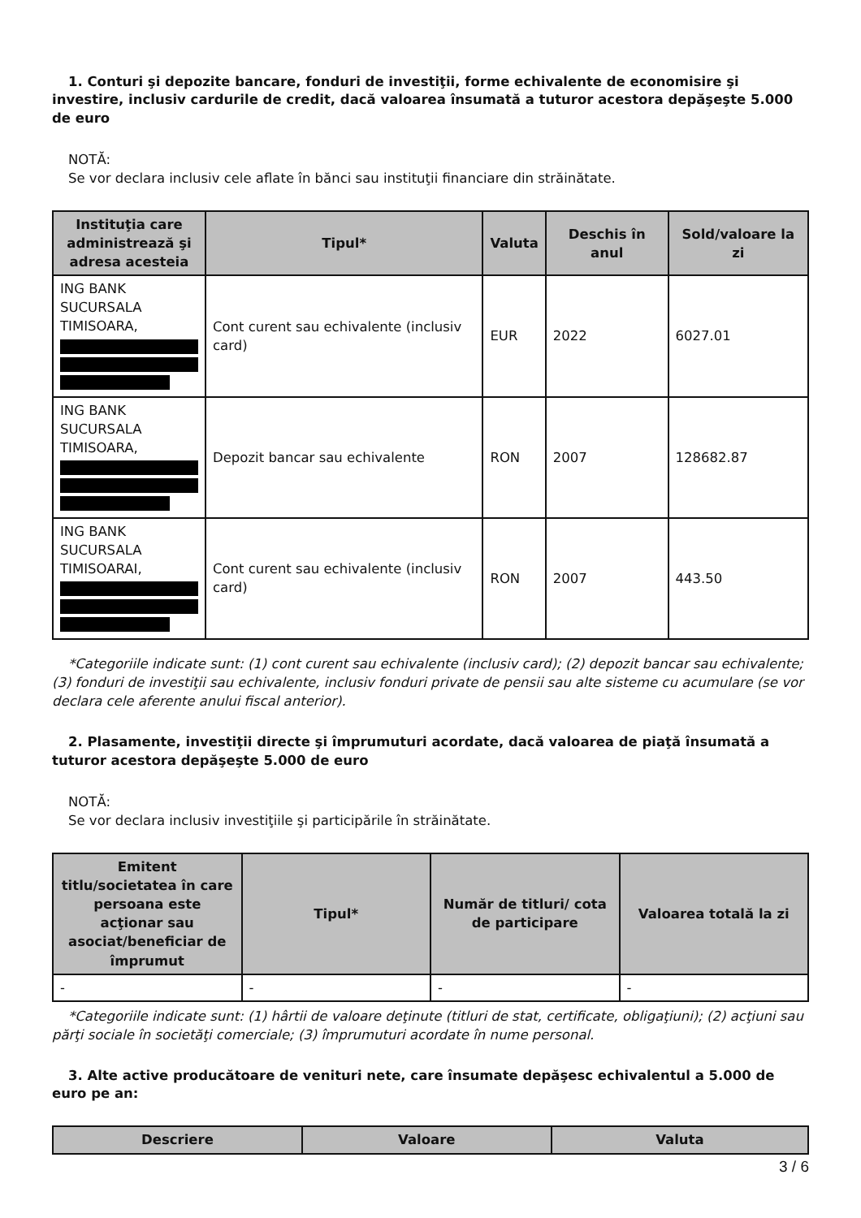1. Conturi şi depozite bancare, fonduri de investiţii, forme echivalente de economisire şi investire, inclusiv cardurile de credit, dacă valoarea însumată a tuturor acestora depăşeşte 5.000 de euro
NOTĂ:
Se vor declara inclusiv cele aflate în bănci sau instituţii financiare din străinătate.
| Instituţia care administrează şi adresa acesteia | Tipul* | Valuta | Deschis în anul | Sold/valoare la zi |
| --- | --- | --- | --- | --- |
| ING BANK SUCURSALA TIMISOARA, | Cont curent sau echivalente (inclusiv card) | EUR | 2022 | 6027.01 |
| ING BANK SUCURSALA TIMISOARA, | Depozit bancar sau echivalente | RON | 2007 | 128682.87 |
| ING BANK SUCURSALA TIMISOARAI, | Cont curent sau echivalente (inclusiv card) | RON | 2007 | 443.50 |
*Categoriile indicate sunt: (1) cont curent sau echivalente (inclusiv card); (2) depozit bancar sau echivalente; (3) fonduri de investiţii sau echivalente, inclusiv fonduri private de pensii sau alte sisteme cu acumulare (se vor declara cele aferente anului fiscal anterior).
2. Plasamente, investiţii directe şi împrumuturi acordate, dacă valoarea de piaţă însumată a tuturor acestora depăşeşte 5.000 de euro
NOTĂ:
Se vor declara inclusiv investiţiile şi participările în străinătate.
| Emitent titlu/societatea în care persoana este acţionar sau asociat/beneficiar de împrumut | Tipul* | Număr de titluri/ cota de participare | Valoarea totală la zi |
| --- | --- | --- | --- |
| - | - | - | - |
*Categoriile indicate sunt: (1) hârtii de valoare deţinute (titluri de stat, certificate, obligaţiuni); (2) acţiuni sau părţi sociale în societăţi comerciale; (3) împrumuturi acordate în nume personal.
3. Alte active producătoare de venituri nete, care însumate depăşesc echivalentul a 5.000 de euro pe an:
| Descriere | Valoare | Valuta |
| --- | --- | --- |
3 / 6